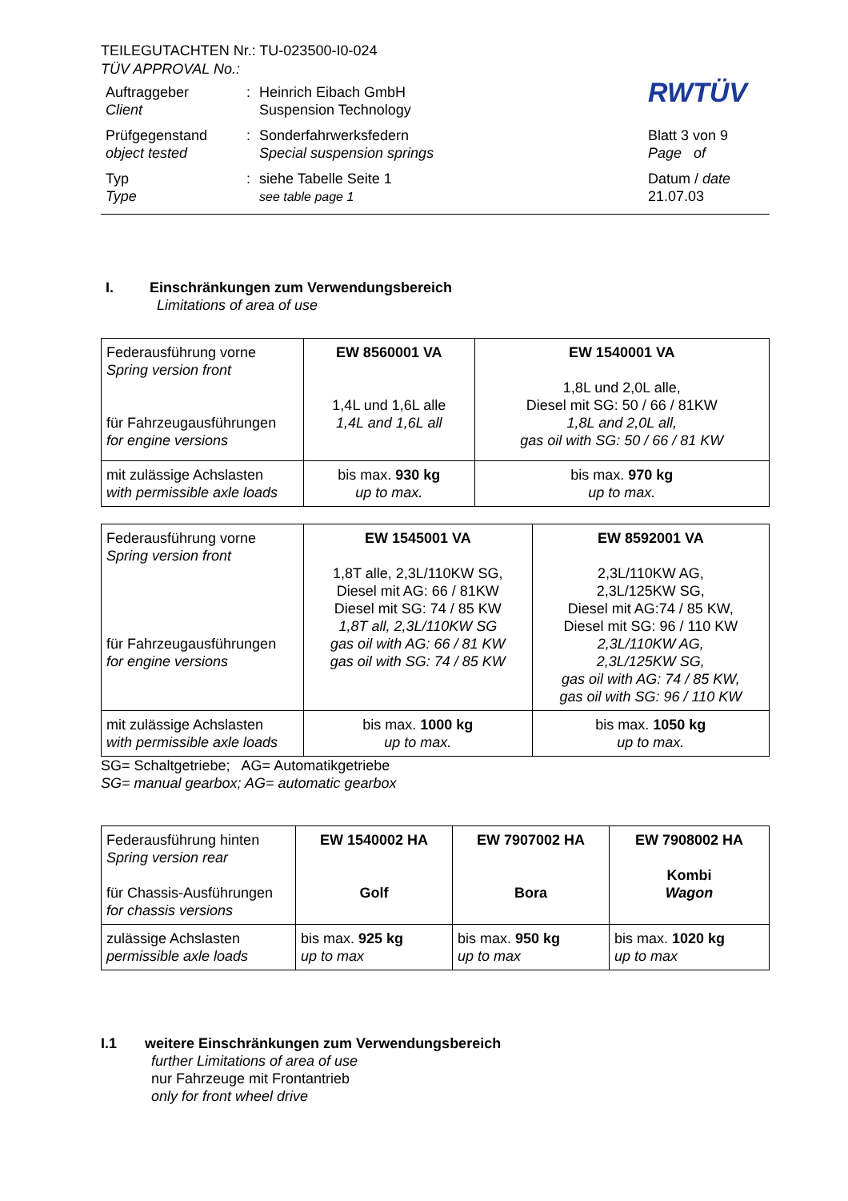TEILEGUTACHTEN Nr.: TU-023500-I0-024
TÜV APPROVAL No.:
| Auftraggeber Client | : | Heinrich Eibach GmbH Suspension Technology | RWTÜV |
| Prüfgegenstand object tested | : | Sonderfahrwerksfedern Special suspension springs | Blatt 3 von 9 Page of |
| Typ Type | : | siehe Tabelle Seite 1 see table page 1 | Datum / date 21.07.03 |
I. Einschränkungen zum Verwendungsbereich
Limitations of area of use
| Federausführung vorne Spring version front für Fahrzeugausführungen for engine versions | EW 8560001 VA 1,4L und 1,6L alle 1,4L and 1,6L all | EW 1540001 VA 1,8L und 2,0L alle, Diesel mit SG: 50 / 66 / 81KW 1,8L and 2,0L all, gas oil with SG: 50 / 66 / 81 KW |
| mit zulässige Achslasten with permissible axle loads | bis max. 930 kg up to max. | bis max. 970 kg up to max. |
| Federausführung vorne Spring version front für Fahrzeugausführungen for engine versions | EW 1545001 VA 1,8T alle, 2,3L/110KW SG, Diesel mit AG: 66 / 81KW Diesel mit SG: 74 / 85 KW 1,8T all, 2,3L/110KW SG gas oil with AG: 66 / 81 KW gas oil with SG: 74 / 85 KW | EW 8592001 VA 2,3L/110KW AG, 2,3L/125KW SG, Diesel mit AG:74 / 85 KW, Diesel mit SG: 96 / 110 KW 2,3L/110KW AG, 2,3L/125KW SG, gas oil with AG: 74 / 85 KW, gas oil with SG: 96 / 110 KW |
| mit zulässige Achslasten with permissible axle loads | bis max. 1000 kg up to max. | bis max. 1050 kg up to max. |
SG= Schaltgetriebe; AG= Automatikgetriebe
SG= manual gearbox; AG= automatic gearbox
| Federausführung hinten Spring version rear für Chassis-Ausführungen for chassis versions | EW 1540002 HA Golf | EW 7907002 HA Bora | EW 7908002 HA Kombi Wagon |
| zulässige Achslasten permissible axle loads | bis max. 925 kg up to max | bis max. 950 kg up to max | bis max. 1020 kg up to max |
I.1 weitere Einschränkungen zum Verwendungsbereich
further Limitations of area of use
nur Fahrzeuge mit Frontantrieb
only for front wheel drive